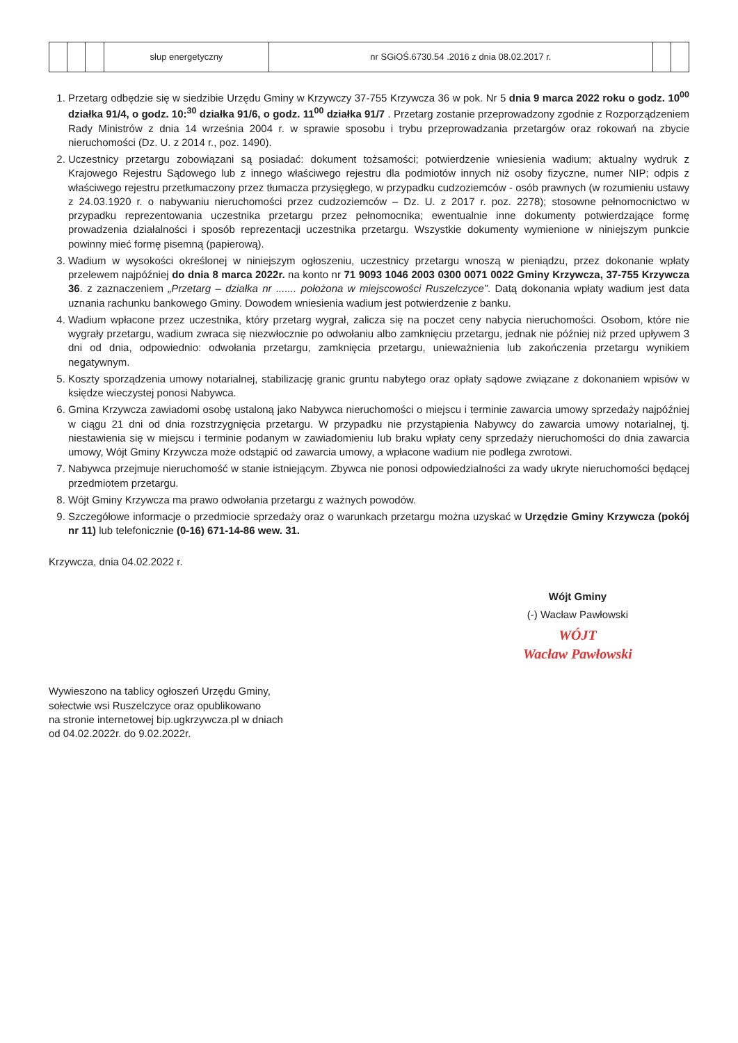| | | | słup energetyczny | nr SGiOŚ.6730.54 .2016 z dnia 08.02.2017 r. | | |
1. Przetarg odbędzie się w siedzibie Urzędu Gminy w Krzywczy 37-755 Krzywcza 36 w pok. Nr 5 dnia 9 marca 2022 roku o godz. 10<sup>00</sup> działka 91/4, o godz. 10:<sup>30</sup> działka 91/6, o godz. 11<sup>00</sup> działka 91/7 . Przetarg zostanie przeprowadzony zgodnie z Rozporządzeniem Rady Ministrów z dnia 14 września 2004 r. w sprawie sposobu i trybu przeprowadzania przetargów oraz rokowań na zbycie nieruchomości (Dz. U. z 2014 r., poz. 1490).
2. Uczestnicy przetargu zobowiązani są posiadać: dokument tożsamości; potwierdzenie wniesienia wadium; aktualny wydruk z Krajowego Rejestru Sądowego lub z innego właściwego rejestru dla podmiotów innych niż osoby fizyczne, numer NIP; odpis z właściwego rejestru przetłumaczony przez tłumacza przysięgłego, w przypadku cudzoziemców - osób prawnych (w rozumieniu ustawy z 24.03.1920 r. o nabywaniu nieruchomości przez cudzoziemców – Dz. U. z 2017 r. poz. 2278); stosowne pełnomocnictwo w przypadku reprezentowania uczestnika przetargu przez pełnomocnika; ewentualnie inne dokumenty potwierdzające formę prowadzenia działalności i sposób reprezentacji uczestnika przetargu. Wszystkie dokumenty wymienione w niniejszym punkcie powinny mieć formę pisemną (papierową).
3. Wadium w wysokości określonej w niniejszym ogłoszeniu, uczestnicy przetargu wnoszą w pieniądzu, przez dokonanie wpłaty przelewem najpóźniej do dnia 8 marca 2022r. na konto nr 71 9093 1046 2003 0300 0071 0022 Gminy Krzywcza, 37-755 Krzywcza 36. z zaznaczeniem „Przetarg – działka nr ....... położona w miejscowości Ruszelczyce”. Datą dokonania wpłaty wadium jest data uznania rachunku bankowego Gminy. Dowodem wniesienia wadium jest potwierdzenie z banku.
4. Wadium wpłacone przez uczestnika, który przetarg wygrał, zalicza się na poczet ceny nabycia nieruchomości. Osobom, które nie wygrały przetargu, wadium zwraca się niezwłocznie po odwołaniu albo zamknięciu przetargu, jednak nie później niż przed upływem 3 dni od dnia, odpowiednio: odwołania przetargu, zamknięcia przetargu, unieważnienia lub zakończenia przetargu wynikiem negatywnym.
5. Koszty sporządzenia umowy notarialnej, stabilizację granic gruntu nabytego oraz opłaty sądowe związane z dokonaniem wpisów w księdze wieczystej ponosi Nabywca.
6. Gmina Krzywcza zawiadomi osobę ustaloną jako Nabywca nieruchomości o miejscu i terminie zawarcia umowy sprzedaży najpóźniej w ciągu 21 dni od dnia rozstrzygnięcia przetargu. W przypadku nie przystąpienia Nabywcy do zawarcia umowy notarialnej, tj. niestawienia się w miejscu i terminie podanym w zawiadomieniu lub braku wpłaty ceny sprzedaży nieruchomości do dnia zawarcia umowy, Wójt Gminy Krzywcza może odstąpić od zawarcia umowy, a wpłacone wadium nie podlega zwrotowi.
7. Nabywca przejmuje nieruchomość w stanie istniejącym. Zbywca nie ponosi odpowiedzialności za wady ukryte nieruchomości będącej przedmiotem przetargu.
8. Wójt Gminy Krzywcza ma prawo odwołania przetargu z ważnych powodów.
9. Szczegółowe informacje o przedmiocie sprzedaży oraz o warunkach przetargu można uzyskać w Urzędzie Gminy Krzywcza (pokój nr 11) lub telefonicznie (0-16) 671-14-86 wew. 31.
Krzywcza, dnia 04.02.2022 r.
Wójt Gminy
(-) Wacław Pawłowski
WÓJT
Wacław Pawłowski
Wywieszono na tablicy ogłoszeń Urzędu Gminy,
sołectwie wsi Ruszelczyce oraz opublikowano
na stronie internetowej bip.ugkrzywcza.pl w dniach
od 04.02.2022r. do 9.02.2022r.